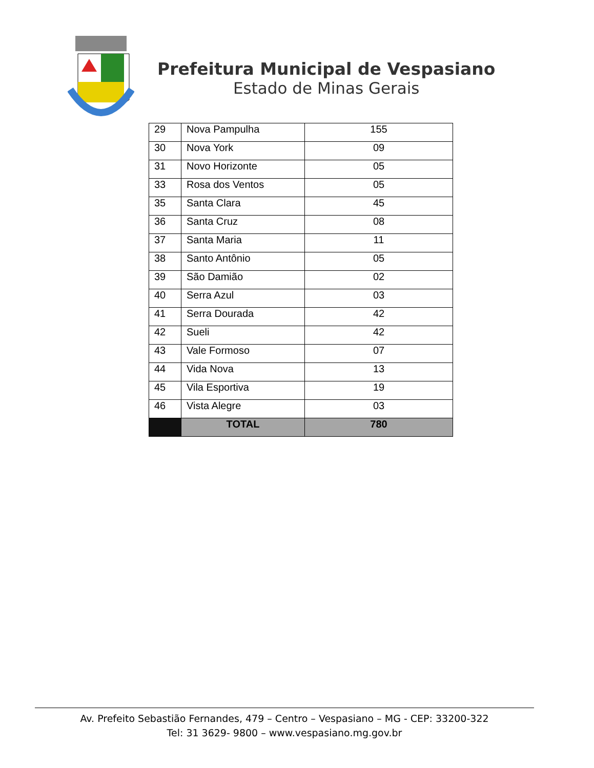Prefeitura Municipal de Vespasiano
Estado de Minas Gerais
| 29 | Nova Pampulha | 155 |
| 30 | Nova York | 09 |
| 31 | Novo Horizonte | 05 |
| 33 | Rosa dos Ventos | 05 |
| 35 | Santa Clara | 45 |
| 36 | Santa Cruz | 08 |
| 37 | Santa Maria | 11 |
| 38 | Santo Antônio | 05 |
| 39 | São Damião | 02 |
| 40 | Serra Azul | 03 |
| 41 | Serra Dourada | 42 |
| 42 | Sueli | 42 |
| 43 | Vale Formoso | 07 |
| 44 | Vida Nova | 13 |
| 45 | Vila Esportiva | 19 |
| 46 | Vista Alegre | 03 |
| | TOTAL | 780 |
Av. Prefeito Sebastião Fernandes, 479 – Centro – Vespasiano – MG - CEP: 33200-322
Tel: 31 3629- 9800 – www.vespasiano.mg.gov.br